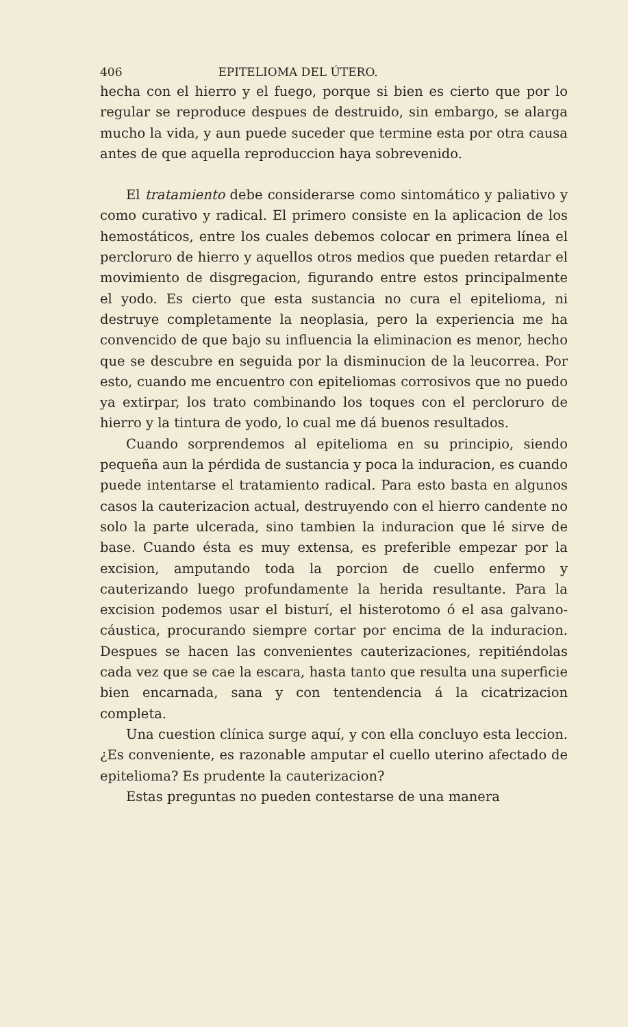406 EPITELIOMA DEL ÚTERO.
hecha con el hierro y el fuego, porque si bien es cierto que por lo regular se reproduce despues de destruido, sin embargo, se alarga mucho la vida, y aun puede suceder que termine esta por otra causa antes de que aquella reproduccion haya sobrevenido.
El tratamiento debe considerarse como sintomático y paliativo y como curativo y radical. El primero consiste en la aplicacion de los hemostáticos, entre los cuales debemos colocar en primera línea el percloruro de hierro y aquellos otros medios que pueden retardar el movimiento de disgregacion, figurando entre estos principalmente el yodo. Es cierto que esta sustancia no cura el epitelioma, ni destruye completamente la neoplasia, pero la experiencia me ha convencido de que bajo su influencia la eliminacion es menor, hecho que se descubre en seguida por la disminucion de la leucorrea. Por esto, cuando me encuentro con epiteliomas corrosivos que no puedo ya extirpar, los trato combinando los toques con el percloruro de hierro y la tintura de yodo, lo cual me dá buenos resultados.
Cuando sorprendemos al epitelioma en su principio, siendo pequeña aun la pérdida de sustancia y poca la induracion, es cuando puede intentarse el tratamiento radical. Para esto basta en algunos casos la cauterizacion actual, destruyendo con el hierro candente no solo la parte ulcerada, sino tambien la induracion que lé sirve de base. Cuando ésta es muy extensa, es preferible empezar por la excision, amputando toda la porcion de cuello enfermo y cauterizando luego profundamente la herida resultante. Para la excision podemos usar el bisturí, el histerotomo ó el asa galvano-cáustica, procurando siempre cortar por encima de la induracion. Despues se hacen las convenientes cauterizaciones, repitiéndolas cada vez que se cae la escara, hasta tanto que resulta una superficie bien encarnada, sana y con tentendencia á la cicatrizacion completa.
Una cuestion clínica surge aquí, y con ella concluyo esta leccion. ¿Es conveniente, es razonable amputar el cuello uterino afectado de epitelioma? Es prudente la cauterizacion?
Estas preguntas no pueden contestarse de una manera